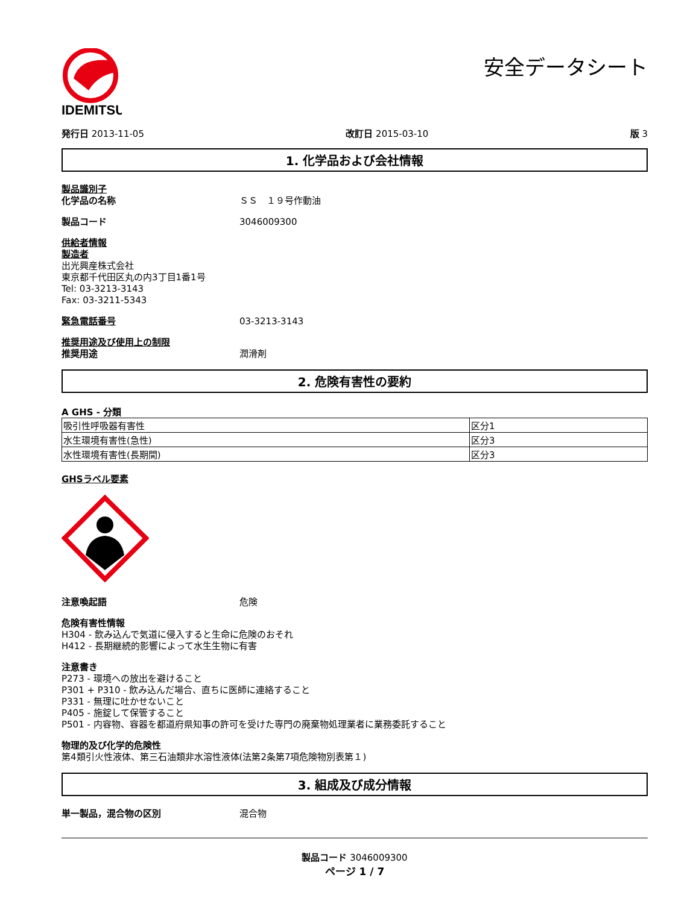IDEMITSU
安全データシート
発行日 2013-11-05 改訂日 2015-03-10 版 3
1. 化学品および会社情報
製品識別子
化学品の名称 ＳＳ　１９号作動油
製品コード 3046009300
供給者情報
製造者
出光興産株式会社
東京都千代田区丸の内3丁目1番1号
Tel: 03-3213-3143
Fax: 03-3211-5343
緊急電話番号 03-3213-3143
推奨用途及び使用上の制限
推奨用途 潤滑剤
2. 危険有害性の要約
A GHS - 分類
| 吸引性呼吸器有害性 | 区分1 |
| 水生環境有害性(急性) | 区分3 |
| 水性環境有害性(長期間) | 区分3 |
GHSラベル要素
注意喚起語 危険
危険有害性情報
H304 - 飲み込んで気道に侵入すると生命に危険のおそれ
H412 - 長期継続的影響によって水生生物に有害
注意書き
P273 - 環境への放出を避けること
P301 + P310 - 飲み込んだ場合、直ちに医師に連絡すること
P331 - 無理に吐かせないこと
P405 - 施錠して保管すること
P501 - 内容物、容器を都道府県知事の許可を受けた専門の廃棄物処理業者に業務委託すること
物理的及び化学的危険性
第4類引火性液体、第三石油類非水溶性液体(法第2条第7項危険物別表第１)
3. 組成及び成分情報
単一製品，混合物の区別 混合物
製品コード 3046009300
ページ 1 / 7